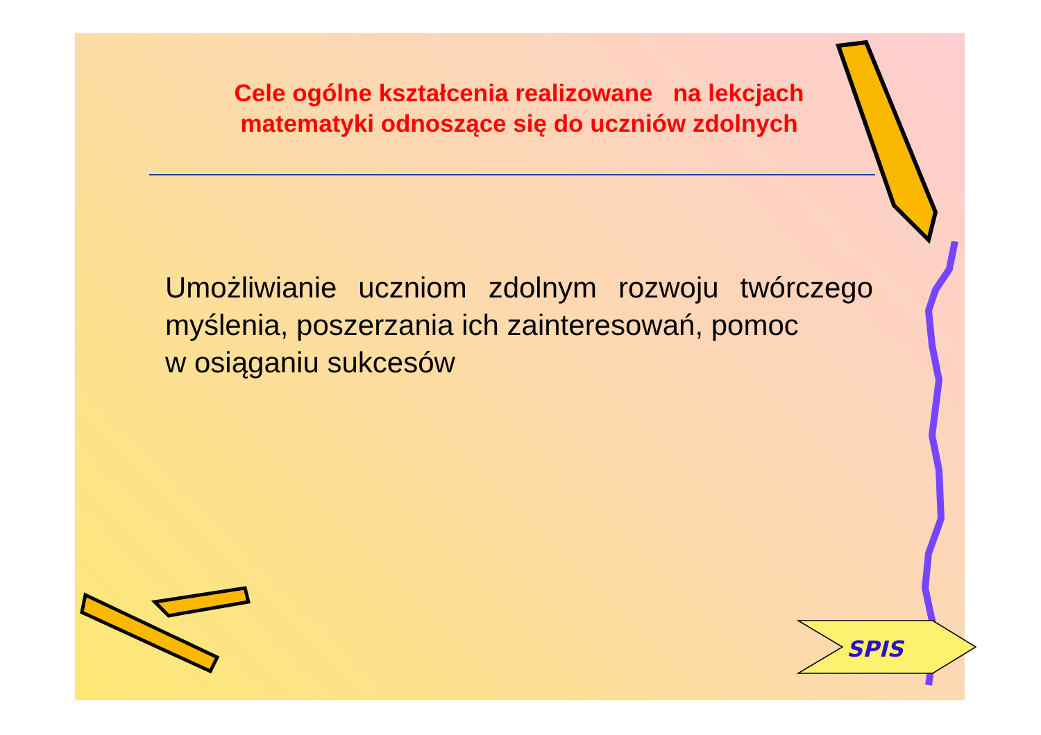Cele ogólne kształcenia realizowane na lekcjach matematyki odnoszące się do uczniów zdolnych
Umożliwianie uczniom zdolnym rozwoju twórczego myślenia, poszerzania ich zainteresowań, pomoc
w osiąganiu sukcesów
SPIS